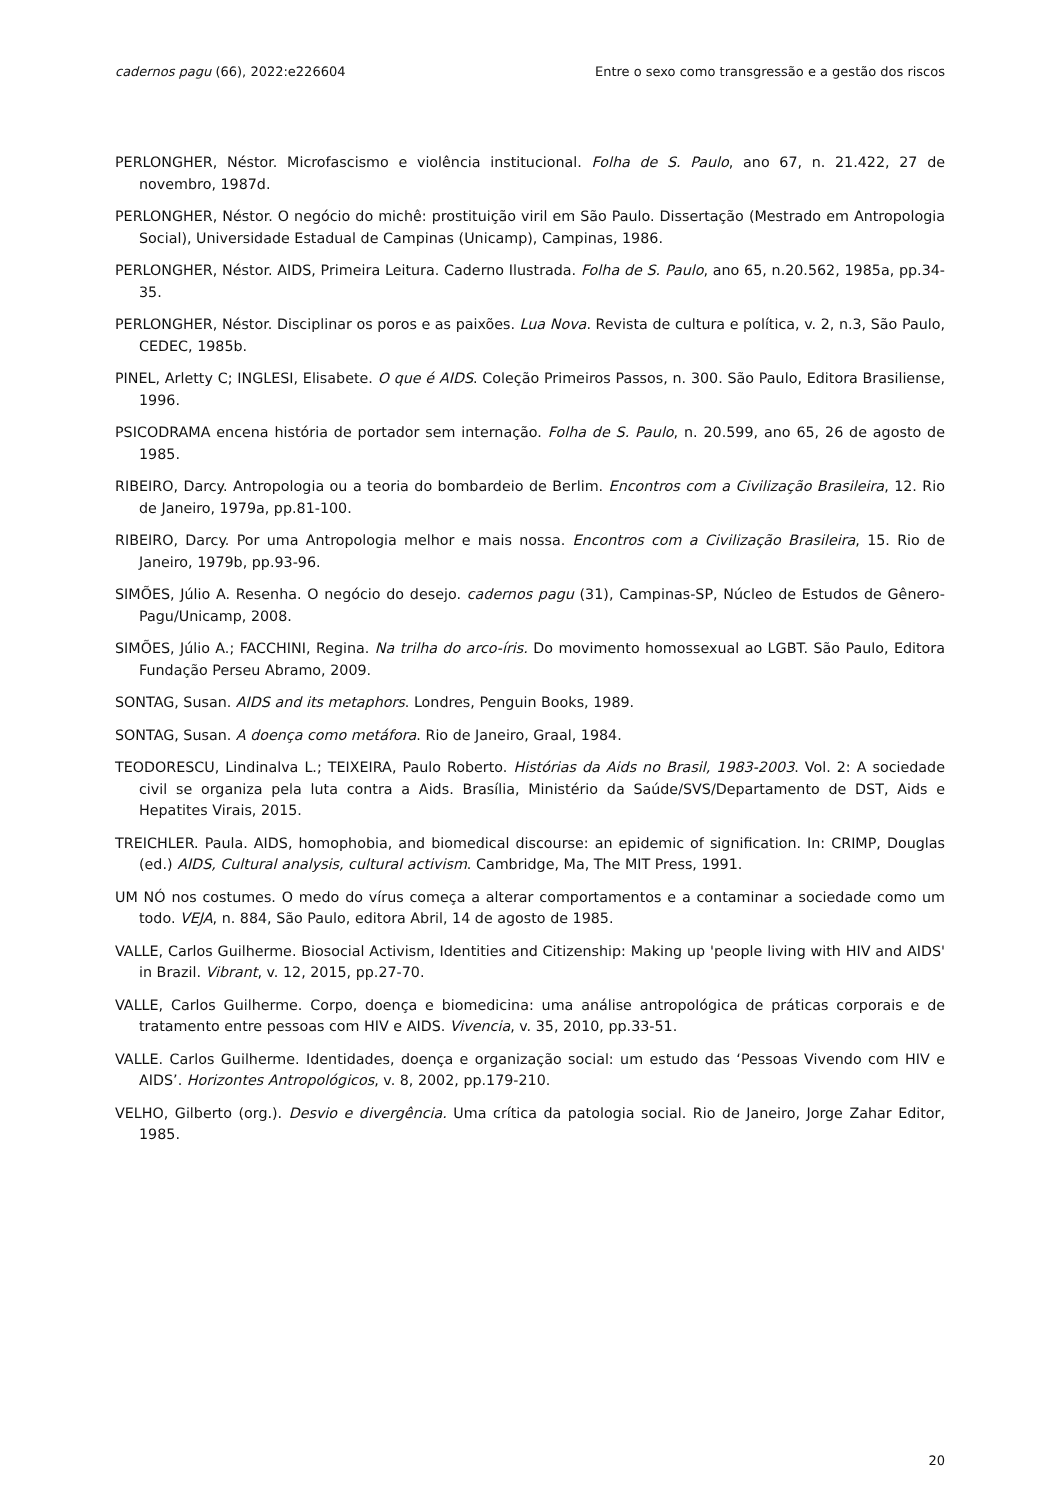cadernos pagu (66), 2022:e226604 Entre o sexo como transgressão e a gestão dos riscos
PERLONGHER, Néstor. Microfascismo e violência institucional. Folha de S. Paulo, ano 67, n. 21.422, 27 de novembro, 1987d.
PERLONGHER, Néstor. O negócio do michê: prostituição viril em São Paulo. Dissertação (Mestrado em Antropologia Social), Universidade Estadual de Campinas (Unicamp), Campinas, 1986.
PERLONGHER, Néstor. AIDS, Primeira Leitura. Caderno Ilustrada. Folha de S. Paulo, ano 65, n.20.562, 1985a, pp.34-35.
PERLONGHER, Néstor. Disciplinar os poros e as paixões. Lua Nova. Revista de cultura e política, v. 2, n.3, São Paulo, CEDEC, 1985b.
PINEL, Arletty C; INGLESI, Elisabete. O que é AIDS. Coleção Primeiros Passos, n. 300. São Paulo, Editora Brasiliense, 1996.
PSICODRAMA encena história de portador sem internação. Folha de S. Paulo, n. 20.599, ano 65, 26 de agosto de 1985.
RIBEIRO, Darcy. Antropologia ou a teoria do bombardeio de Berlim. Encontros com a Civilização Brasileira, 12. Rio de Janeiro, 1979a, pp.81-100.
RIBEIRO, Darcy. Por uma Antropologia melhor e mais nossa. Encontros com a Civilização Brasileira, 15. Rio de Janeiro, 1979b, pp.93-96.
SIMÕES, Júlio A. Resenha. O negócio do desejo. cadernos pagu (31), Campinas-SP, Núcleo de Estudos de Gênero-Pagu/Unicamp, 2008.
SIMÕES, Júlio A.; FACCHINI, Regina. Na trilha do arco-íris. Do movimento homossexual ao LGBT. São Paulo, Editora Fundação Perseu Abramo, 2009.
SONTAG, Susan. AIDS and its metaphors. Londres, Penguin Books, 1989.
SONTAG, Susan. A doença como metáfora. Rio de Janeiro, Graal, 1984.
TEODORESCU, Lindinalva L.; TEIXEIRA, Paulo Roberto. Histórias da Aids no Brasil, 1983-2003. Vol. 2: A sociedade civil se organiza pela luta contra a Aids. Brasília, Ministério da Saúde/SVS/Departamento de DST, Aids e Hepatites Virais, 2015.
TREICHLER. Paula. AIDS, homophobia, and biomedical discourse: an epidemic of signification. In: CRIMP, Douglas (ed.) AIDS, Cultural analysis, cultural activism. Cambridge, Ma, The MIT Press, 1991.
UM NÓ nos costumes. O medo do vírus começa a alterar comportamentos e a contaminar a sociedade como um todo. VEJA, n. 884, São Paulo, editora Abril, 14 de agosto de 1985.
VALLE, Carlos Guilherme. Biosocial Activism, Identities and Citizenship: Making up 'people living with HIV and AIDS' in Brazil. Vibrant, v. 12, 2015, pp.27-70.
VALLE, Carlos Guilherme. Corpo, doença e biomedicina: uma análise antropológica de práticas corporais e de tratamento entre pessoas com HIV e AIDS. Vivencia, v. 35, 2010, pp.33-51.
VALLE. Carlos Guilherme. Identidades, doença e organização social: um estudo das ‘Pessoas Vivendo com HIV e AIDS’. Horizontes Antropológicos, v. 8, 2002, pp.179-210.
VELHO, Gilberto (org.). Desvio e divergência. Uma crítica da patologia social. Rio de Janeiro, Jorge Zahar Editor, 1985.
20